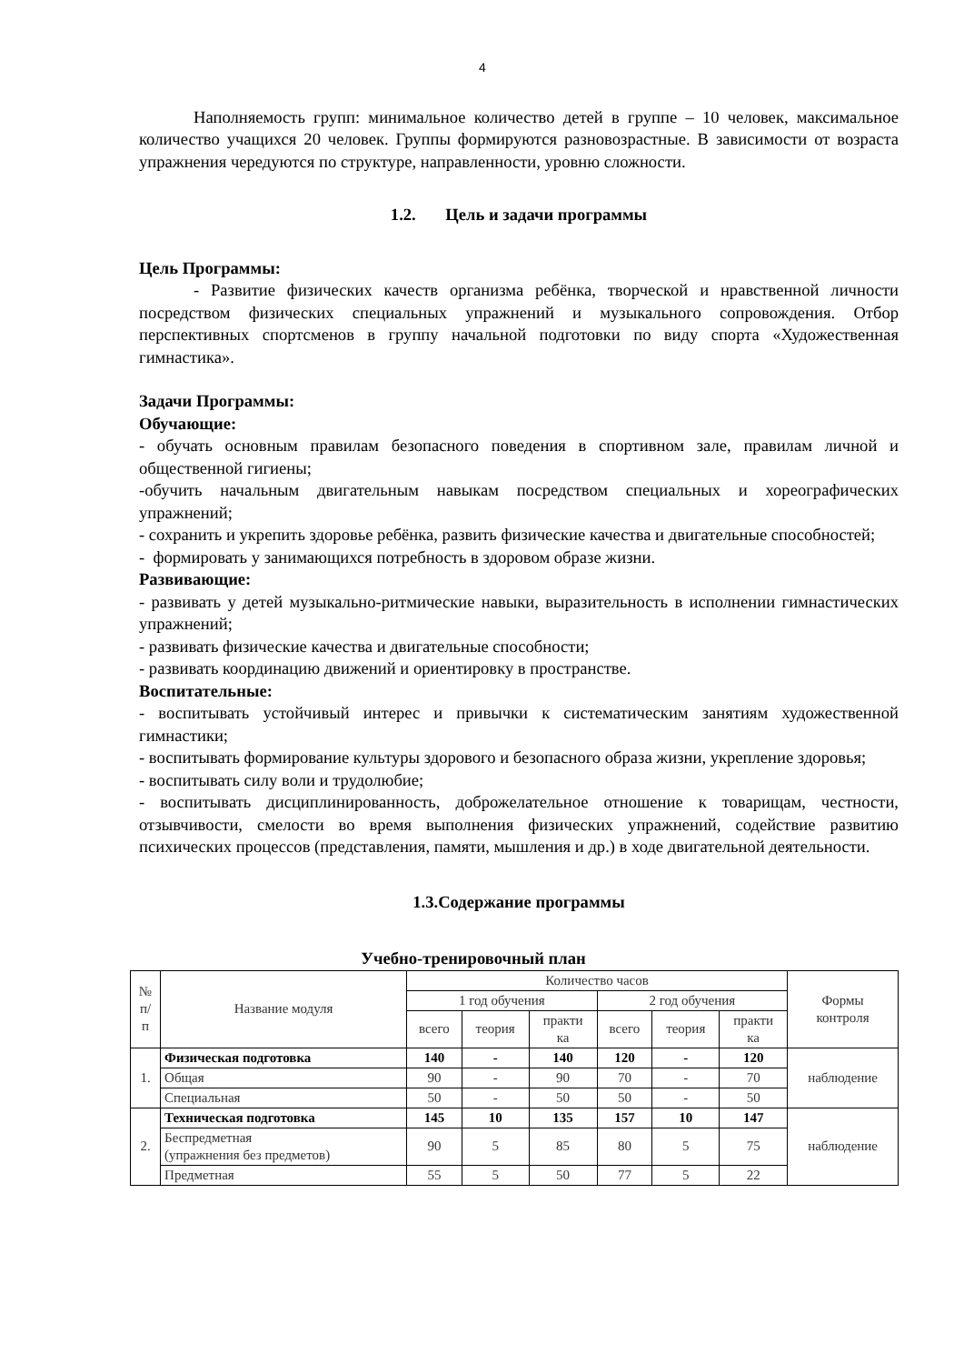4
Наполняемость групп: минимальное количество детей в группе – 10 человек, максимальное количество учащихся 20 человек. Группы формируются разновозрастные. В зависимости от возраста упражнения чередуются по структуре, направленности, уровню сложности.
1.2. Цель и задачи программы
Цель Программы:
- Развитие физических качеств организма ребёнка, творческой и нравственной личности посредством физических специальных упражнений и музыкального сопровождения. Отбор перспективных спортсменов в группу начальной подготовки по виду спорта «Художественная гимнастика».
Задачи Программы:
Обучающие:
- обучать основным правилам безопасного поведения в спортивном зале, правилам личной и общественной гигиены;
-обучить начальным двигательным навыкам посредством специальных и хореографических упражнений;
- сохранить и укрепить здоровье ребёнка, развить физические качества и двигательные способностей;
- формировать у занимающихся потребность в здоровом образе жизни.
Развивающие:
- развивать у детей музыкально-ритмические навыки, выразительность в исполнении гимнастических упражнений;
- развивать физические качества и двигательные способности;
- развивать координацию движений и ориентировку в пространстве.
Воспитательные:
- воспитывать устойчивый интерес и привычки к систематическим занятиям художественной гимнастики;
- воспитывать формирование культуры здорового и безопасного образа жизни, укрепление здоровья;
- воспитывать силу воли и трудолюбие;
- воспитывать дисциплинированность, доброжелательное отношение к товарищам, честности, отзывчивости, смелости во время выполнения физических упражнений, содействие развитию психических процессов (представления, памяти, мышления и др.) в ходе двигательной деятельности.
1.3.Содержание программы
Учебно-тренировочный план
| № п/ п | Название модуля | Количество часов | | | | | | Формы контроля |
| --- | --- | --- | --- | --- | --- | --- | --- | --- |
| | | 1 год обучения | | | 2 год обучения | | | |
| | | всего | теория | практи ка | всего | теория | практи ка | |
| 1. | Физическая подготовка | 140 | - | 140 | 120 | - | 120 | наблюдение |
| | Общая | 90 | - | 90 | 70 | - | 70 | |
| | Специальная | 50 | - | 50 | 50 | - | 50 | |
| 2. | Техническая подготовка | 145 | 10 | 135 | 157 | 10 | 147 | наблюдение |
| | Беспредметная (упражнения без предметов) | 90 | 5 | 85 | 80 | 5 | 75 | |
| | Предметная | 55 | 5 | 50 | 77 | 5 | 22 | |